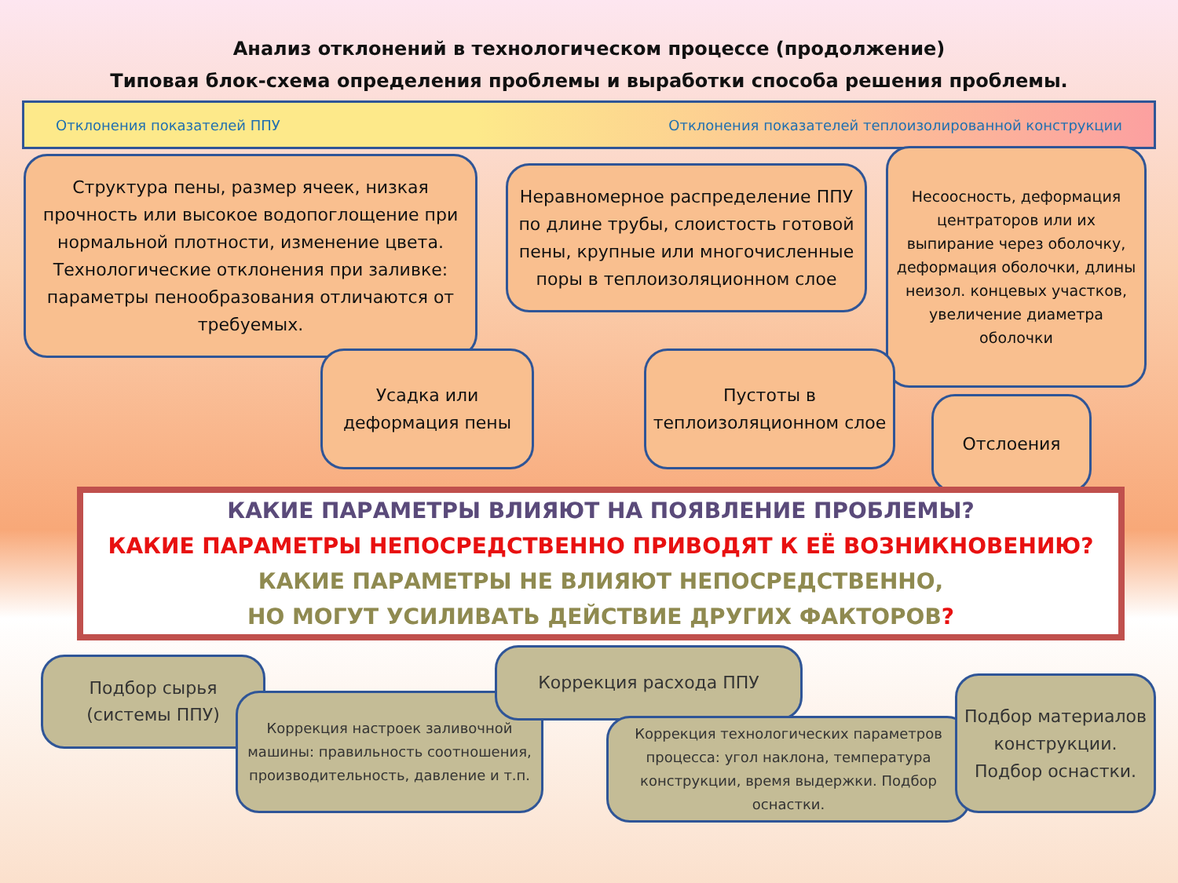Анализ отклонений в технологическом процессе (продолжение)
Типовая блок-схема определения проблемы и выработки способа решения проблемы.
Отклонения показателей ППУ Отклонения показателей теплоизолированной конструкции
Структура пены, размер ячеек, низкая прочность или высокое водопоглощение при нормальной плотности, изменение цвета. Технологические отклонения при заливке: параметры пенообразования отличаются от требуемых.
Неравномерное распределение ППУ по длине трубы, слоистость готовой пены, крупные или многочисленные поры в теплоизоляционном слое
Несоосность, деформация центраторов или их выпирание через оболочку, деформация оболочки, длины неизол. концевых участков, увеличение диаметра оболочки
Усадка или деформация пены
Пустоты в теплоизоляционном слое
Отслоения
КАКИЕ ПАРАМЕТРЫ ВЛИЯЮТ НА ПОЯВЛЕНИЕ ПРОБЛЕМЫ?
КАКИЕ ПАРАМЕТРЫ НЕПОСРЕДСТВЕННО ПРИВОДЯТ К ЕЁ ВОЗНИКНОВЕНИЮ?
КАКИЕ ПАРАМЕТРЫ НЕ ВЛИЯЮТ НЕПОСРЕДСТВЕННО,
НО МОГУТ УСИЛИВАТЬ ДЕЙСТВИЕ ДРУГИХ ФАКТОРОВ?
Подбор сырья (системы ППУ)
Коррекция настроек заливочной машины: правильность соотношения, производительность, давление и т.п.
Коррекция расхода ППУ
Коррекция технологических параметров процесса: угол наклона, температура конструкции, время выдержки. Подбор оснастки.
Подбор материалов конструкции. Подбор оснастки.